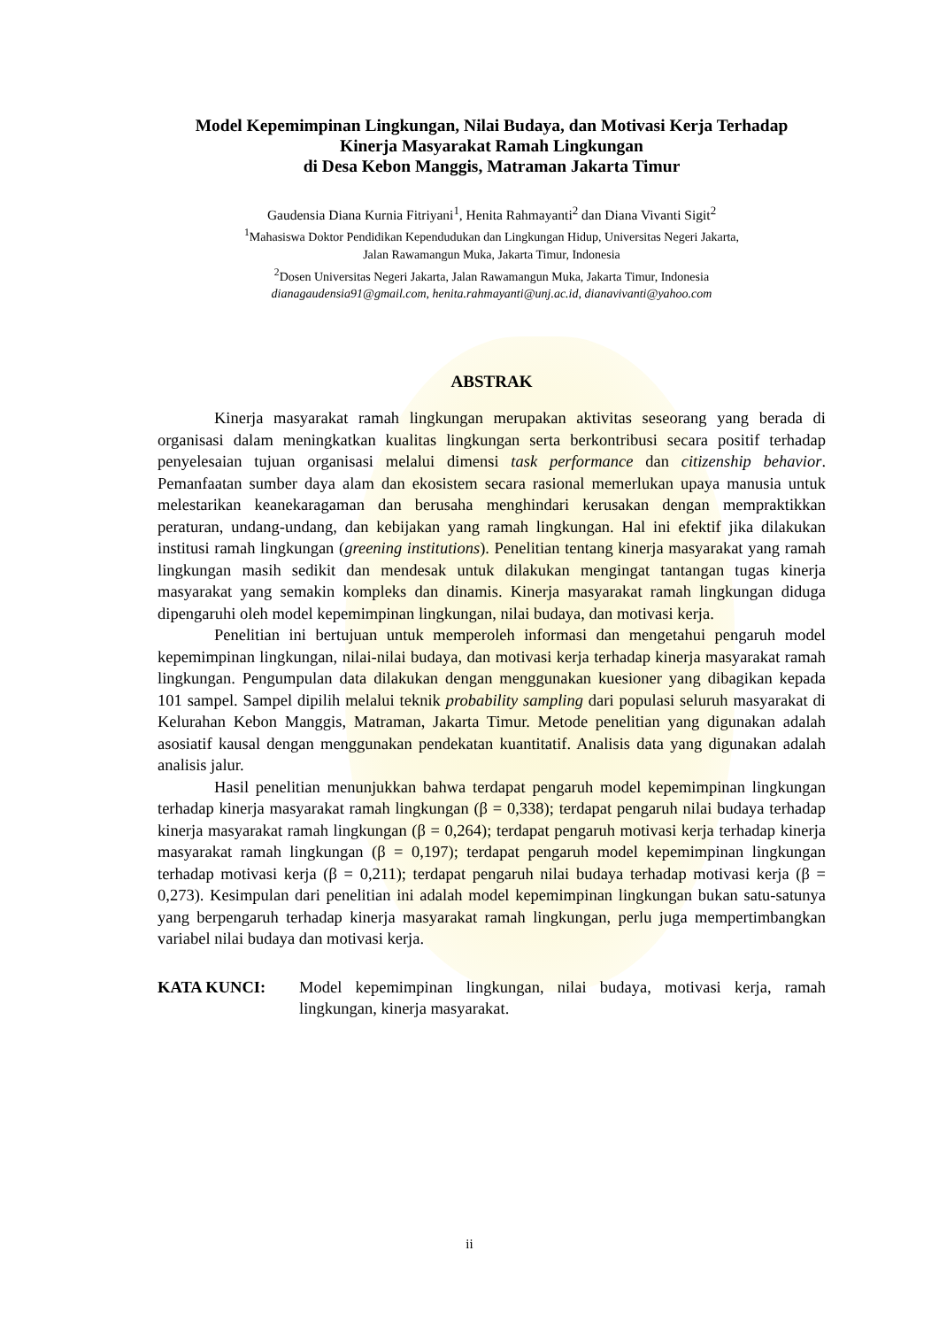Model Kepemimpinan Lingkungan, Nilai Budaya, dan Motivasi Kerja Terhadap
Kinerja Masyarakat Ramah Lingkungan
di Desa Kebon Manggis, Matraman Jakarta Timur
Gaudensia Diana Kurnia Fitriyani<sup>1</sup>, Henita Rahmayanti<sup>2</sup> dan Diana Vivanti Sigit<sup>2</sup>
<sup>1</sup> Mahasiswa Doktor Pendidikan Kependudukan dan Lingkungan Hidup, Universitas Negeri Jakarta,
Jalan Rawamangun Muka, Jakarta Timur, Indonesia
<sup>2</sup> Dosen Universitas Negeri Jakarta, Jalan Rawamangun Muka, Jakarta Timur, Indonesia
dianagaudensia91@gmail.com, henita.rahmayanti@unj.ac.id, dianavivanti@yahoo.com
ABSTRAK
Kinerja masyarakat ramah lingkungan merupakan aktivitas seseorang yang berada di organisasi dalam meningkatkan kualitas lingkungan serta berkontribusi secara positif terhadap penyelesaian tujuan organisasi melalui dimensi task performance dan citizenship behavior. Pemanfaatan sumber daya alam dan ekosistem secara rasional memerlukan upaya manusia untuk melestarikan keanekaragaman dan berusaha menghindari kerusakan dengan mempraktikkan peraturan, undang-undang, dan kebijakan yang ramah lingkungan. Hal ini efektif jika dilakukan institusi ramah lingkungan (greening institutions). Penelitian tentang kinerja masyarakat yang ramah lingkungan masih sedikit dan mendesak untuk dilakukan mengingat tantangan tugas kinerja masyarakat yang semakin kompleks dan dinamis. Kinerja masyarakat ramah lingkungan diduga dipengaruhi oleh model kepemimpinan lingkungan, nilai budaya, dan motivasi kerja.
Penelitian ini bertujuan untuk memperoleh informasi dan mengetahui pengaruh model kepemimpinan lingkungan, nilai-nilai budaya, dan motivasi kerja terhadap kinerja masyarakat ramah lingkungan. Pengumpulan data dilakukan dengan menggunakan kuesioner yang dibagikan kepada 101 sampel. Sampel dipilih melalui teknik probability sampling dari populasi seluruh masyarakat di Kelurahan Kebon Manggis, Matraman, Jakarta Timur. Metode penelitian yang digunakan adalah asosiatif kausal dengan menggunakan pendekatan kuantitatif. Analisis data yang digunakan adalah analisis jalur.
Hasil penelitian menunjukkan bahwa terdapat pengaruh model kepemimpinan lingkungan terhadap kinerja masyarakat ramah lingkungan (β = 0,338); terdapat pengaruh nilai budaya terhadap kinerja masyarakat ramah lingkungan (β = 0,264); terdapat pengaruh motivasi kerja terhadap kinerja masyarakat ramah lingkungan (β = 0,197); terdapat pengaruh model kepemimpinan lingkungan terhadap motivasi kerja (β = 0,211); terdapat pengaruh nilai budaya terhadap motivasi kerja (β = 0,273). Kesimpulan dari penelitian ini adalah model kepemimpinan lingkungan bukan satu-satunya yang berpengaruh terhadap kinerja masyarakat ramah lingkungan, perlu juga mempertimbangkan variabel nilai budaya dan motivasi kerja.
KATA KUNCI: Model kepemimpinan lingkungan, nilai budaya, motivasi kerja, ramah lingkungan, kinerja masyarakat.
ii